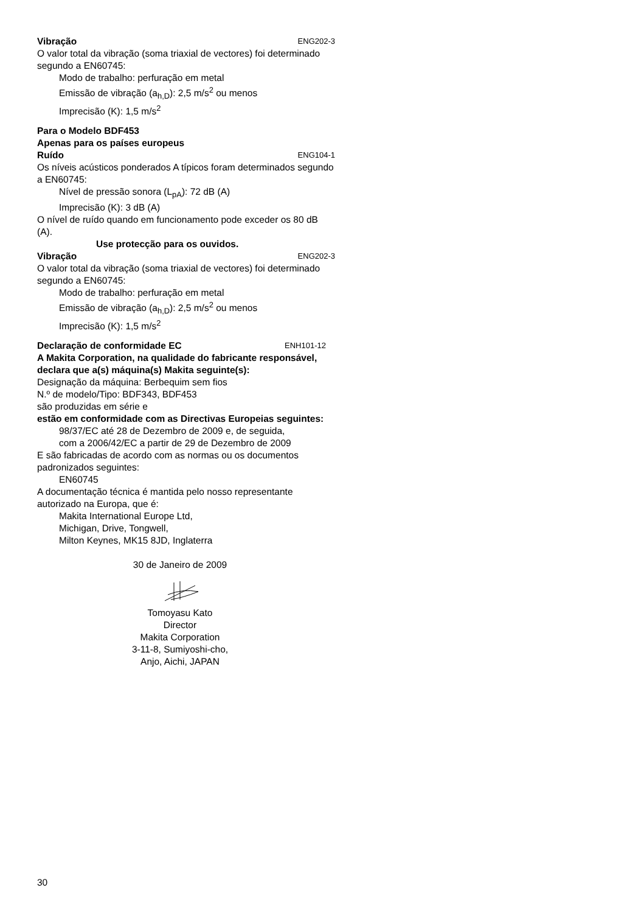Vibração ENG202-3
O valor total da vibração (soma triaxial de vectores) foi determinado segundo a EN60745:
Modo de trabalho: perfuração em metal
Emissão de vibração (a<sub>h,D</sub>): 2,5 m/s<sup>2</sup> ou menos
Imprecisão (K): 1,5 m/s<sup>2</sup>
Para o Modelo BDF453
Apenas para os países europeus
Ruído ENG104-1
Os níveis acústicos ponderados A típicos foram determinados segundo a EN60745:
Nível de pressão sonora (L<sub>pA</sub>): 72 dB (A)
Imprecisão (K): 3 dB (A)
O nível de ruído quando em funcionamento pode exceder os 80 dB (A).
Use protecção para os ouvidos.
Vibração ENG202-3
O valor total da vibração (soma triaxial de vectores) foi determinado segundo a EN60745:
Modo de trabalho: perfuração em metal
Emissão de vibração (a<sub>h,D</sub>): 2,5 m/s<sup>2</sup> ou menos
Imprecisão (K): 1,5 m/s<sup>2</sup>
Declaração de conformidade EC ENH101-12
A Makita Corporation, na qualidade do fabricante responsável, declara que a(s) máquina(s) Makita seguinte(s):
Designação da máquina: Berbequim sem fios
N.º de modelo/Tipo: BDF343, BDF453
são produzidas em série e
estão em conformidade com as Directivas Europeias seguintes:
98/37/EC até 28 de Dezembro de 2009 e, de seguida, com a 2006/42/EC a partir de 29 de Dezembro de 2009
E são fabricadas de acordo com as normas ou os documentos padronizados seguintes:
EN60745
A documentação técnica é mantida pelo nosso representante autorizado na Europa, que é:
Makita International Europe Ltd,
Michigan, Drive, Tongwell,
Milton Keynes, MK15 8JD, Inglaterra
30 de Janeiro de 2009
Tomoyasu Kato
Director
Makita Corporation
3-11-8, Sumiyoshi-cho,
Anjo, Aichi, JAPAN
30